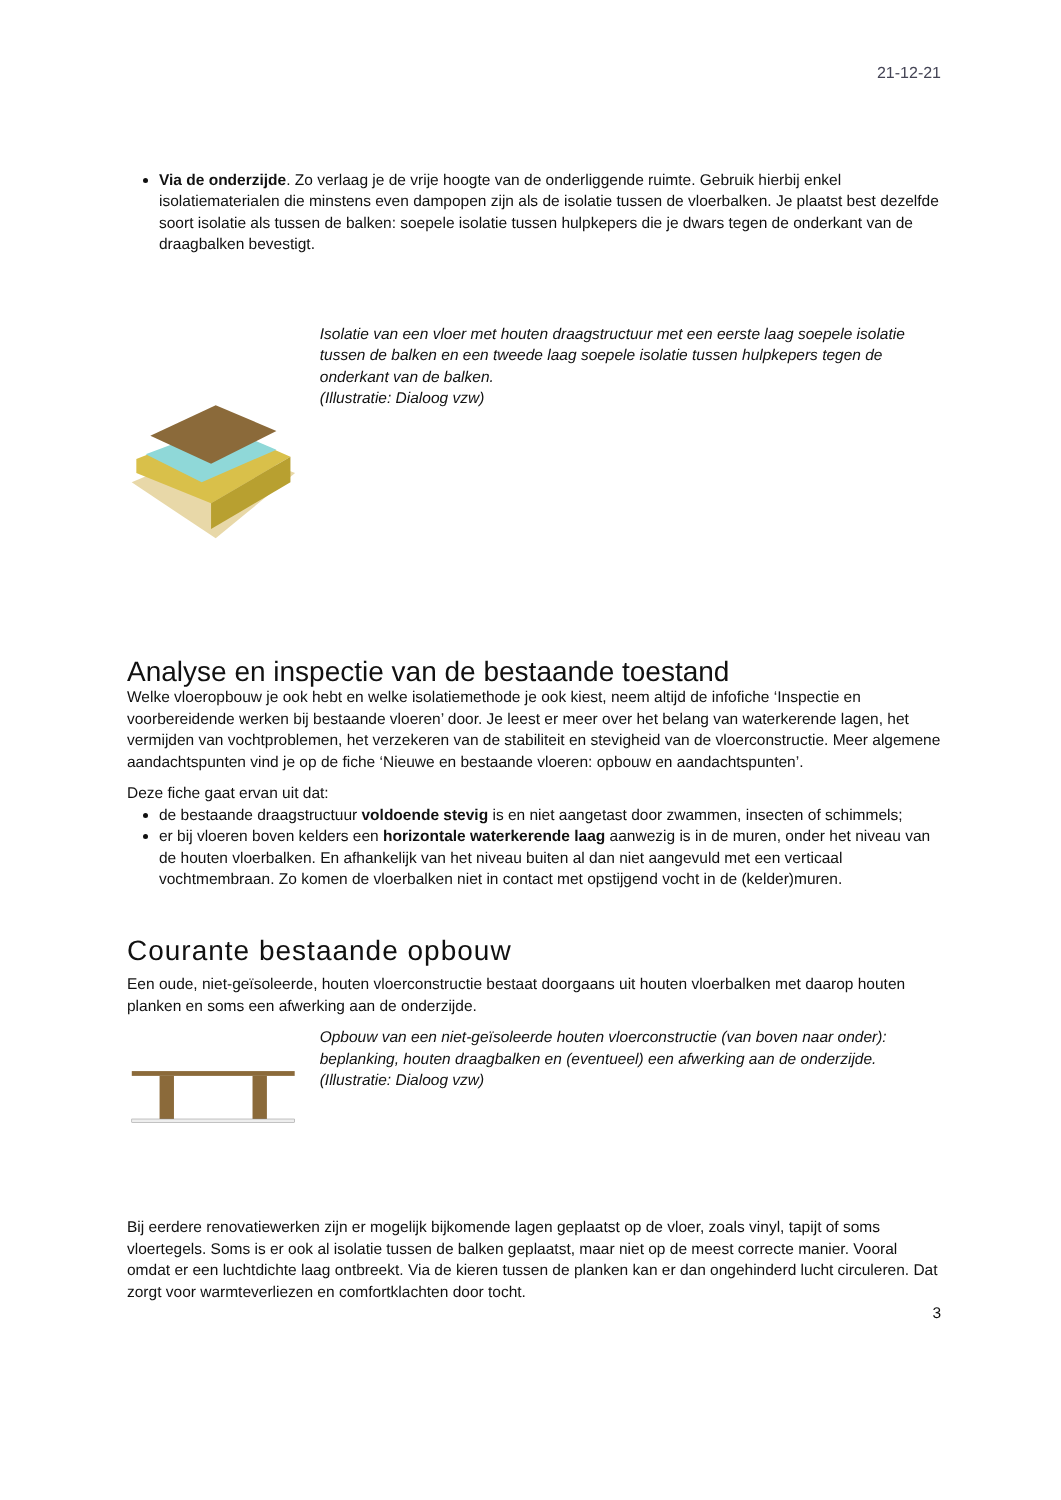21-12-21
Via de onderzijde. Zo verlaag je de vrije hoogte van de onderliggende ruimte. Gebruik hierbij enkel isolatiematerialen die minstens even dampopen zijn als de isolatie tussen de vloerbalken. Je plaatst best dezelfde soort isolatie als tussen de balken: soepele isolatie tussen hulpkepers die je dwars tegen de onderkant van de draagbalken bevestigt.
Isolatie van een vloer met houten draagstructuur met een eerste laag soepele isolatie tussen de balken en een tweede laag soepele isolatie tussen hulpkepers tegen de onderkant van de balken.
(Illustratie: Dialoog vzw)
Analyse en inspectie van de bestaande toestand
Welke vloeropbouw je ook hebt en welke isolatiemethode je ook kiest, neem altijd de infofiche ‘Inspectie en voorbereidende werken bij bestaande vloeren’ door. Je leest er meer over het belang van waterkerende lagen, het vermijden van vochtproblemen, het verzekeren van de stabiliteit en stevigheid van de vloerconstructie. Meer algemene aandachtspunten vind je op de fiche ‘Nieuwe en bestaande vloeren: opbouw en aandachtspunten’.
Deze fiche gaat ervan uit dat:
de bestaande draagstructuur voldoende stevig is en niet aangetast door zwammen, insecten of schimmels;
er bij vloeren boven kelders een horizontale waterkerende laag aanwezig is in de muren, onder het niveau van de houten vloerbalken. En afhankelijk van het niveau buiten al dan niet aangevuld met een verticaal vochtmembraan. Zo komen de vloerbalken niet in contact met opstijgend vocht in de (kelder)muren.
Courante bestaande opbouw
Een oude, niet-geïsoleerde, houten vloerconstructie bestaat doorgaans uit houten vloerbalken met daarop houten planken en soms een afwerking aan de onderzijde.
Opbouw van een niet-geïsoleerde houten vloerconstructie (van boven naar onder): beplanking, houten draagbalken en (eventueel) een afwerking aan de onderzijde. (Illustratie: Dialoog vzw)
Bij eerdere renovatiewerken zijn er mogelijk bijkomende lagen geplaatst op de vloer, zoals vinyl, tapijt of soms vloertegels. Soms is er ook al isolatie tussen de balken geplaatst, maar niet op de meest correcte manier. Vooral omdat er een luchtdichte laag ontbreekt. Via de kieren tussen de planken kan er dan ongehinderd lucht circuleren. Dat zorgt voor warmteverliezen en comfortklachten door tocht.
3